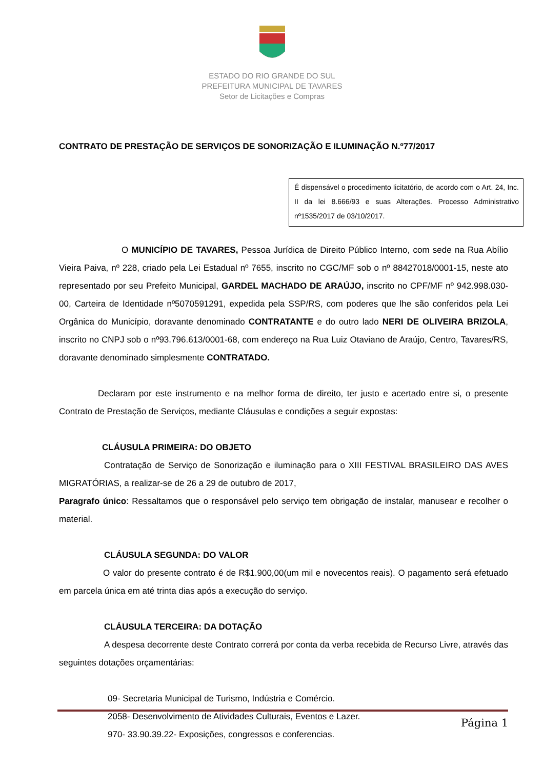ESTADO DO RIO GRANDE DO SUL
PREFEITURA MUNICIPAL DE TAVARES
Setor de Licitações e Compras
CONTRATO DE PRESTAÇÃO DE SERVIÇOS DE SONORIZAÇÃO E ILUMINAÇÃO N.º77/2017
É dispensável o procedimento licitatório, de acordo com o Art. 24, Inc. II da lei 8.666/93 e suas Alterações. Processo Administrativo nº1535/2017 de 03/10/2017.
O MUNICÍPIO DE TAVARES, Pessoa Jurídica de Direito Público Interno, com sede na Rua Abílio Vieira Paiva, nº 228, criado pela Lei Estadual nº 7655, inscrito no CGC/MF sob o nº 88427018/0001-15, neste ato representado por seu Prefeito Municipal, GARDEL MACHADO DE ARAÚJO, inscrito no CPF/MF nº 942.998.030-00, Carteira de Identidade nº5070591291, expedida pela SSP/RS, com poderes que lhe são conferidos pela Lei Orgânica do Município, doravante denominado CONTRATANTE e do outro lado NERI DE OLIVEIRA BRIZOLA, inscrito no CNPJ sob o nº93.796.613/0001-68, com endereço na Rua Luiz Otaviano de Araújo, Centro, Tavares/RS, doravante denominado simplesmente CONTRATADO.
Declaram por este instrumento e na melhor forma de direito, ter justo e acertado entre si, o presente Contrato de Prestação de Serviços, mediante Cláusulas e condições a seguir expostas:
CLÁUSULA PRIMEIRA: DO OBJETO
Contratação de Serviço de Sonorização e iluminação para o XIII FESTIVAL BRASILEIRO DAS AVES MIGRATÓRIAS, a realizar-se de 26 a 29 de outubro de 2017,
Paragrafo único: Ressaltamos que o responsável pelo serviço tem obrigação de instalar, manusear e recolher o material.
CLÁUSULA SEGUNDA: DO VALOR
O valor do presente contrato é de R$1.900,00(um mil e novecentos reais). O pagamento será efetuado em parcela única em até trinta dias após a execução do serviço.
CLÁUSULA TERCEIRA: DA DOTAÇÃO
A despesa decorrente deste Contrato correrá por conta da verba recebida de Recurso Livre, através das seguintes dotações orçamentárias:
09- Secretaria Municipal de Turismo, Indústria e Comércio.
2058- Desenvolvimento de Atividades Culturais, Eventos e Lazer.
970- 33.90.39.22- Exposições, congressos e conferencias.
Página 1